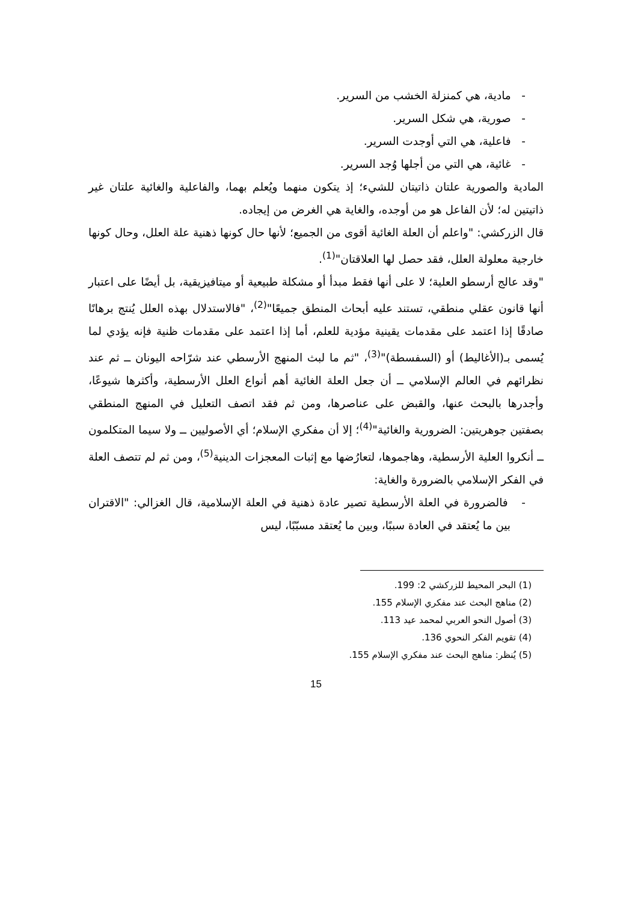- مادية، هي كمنزلة الخشب من السرير.
- صورية، هي شكل السرير.
- فاعلية، هي التي أوجدت السرير.
- غائية، هي التي من أجلها وُجد السرير.
المادية والصورية علتان ذاتيتان للشيء؛ إذ يتكون منهما ويُعلم بهما، والفاعلية والغائية علتان غير ذاتيتين له؛ لأن الفاعل هو من أوجده، والغاية هي الغرض من إيجاده.
قال الزركشي: "واعلم أن العلة الغائية أقوى من الجميع؛ لأنها حال كونها ذهنية علة العلل، وحال كونها خارجية معلولة العلل، فقد حصل لها العلاقتان"<sup>(1)</sup>.
"وقد عالج أرسطو العلية؛ لا على أنها فقط مبدأ أو مشكلة طبيعية أو ميتافيزيقية، بل أيضًا على اعتبار أنها قانون عقلي منطقي، تستند عليه أبحاث المنطق جميعًا"<sup>(2)</sup>، "فالاستدلال بهذه العلل يُنتج برهانًا صادقًا إذا اعتمد على مقدمات يقينية مؤدية للعلم، أما إذا اعتمد على مقدمات ظنية فإنه يؤدي لما يُسمى بـ(الأغاليط) أو (السفسطة)"<sup>(3)</sup>، "ثم ما لبث المنهج الأرسطي عند شرّاحه اليونان ــ ثم عند نظرائهم في العالم الإسلامي ــ أن جعل العلة الغائية أهم أنواع العلل الأرسطية، وأكثرها شيوعًا، وأجدرها بالبحث عنها، والقبض على عناصرها، ومن ثم فقد اتصف التعليل في المنهج المنطقي بصفتين جوهريتين: الضرورية والغائية"<sup>(4)</sup>؛ إلا أن مفكري الإسلام؛ أي الأصوليين ــ ولا سيما المتكلمون ــ أنكروا العلية الأرسطية، وهاجموها، لتعارُضها مع إثبات المعجزات الدينية<sup>(5)</sup>، ومن ثم لم تتصف العلة في الفكر الإسلامي بالضرورة والغاية:
- فالضرورة في العلة الأرسطية تصير عادة ذهنية في العلة الإسلامية، قال الغزالي: "الاقتران بين ما يُعتقد في العادة سببًا، وبين ما يُعتقد مسبّبًا، ليس
(1) البحر المحيط للزركشي 2: 199.
(2) مناهج البحث عند مفكري الإسلام 155.
(3) أصول النحو العربي لمحمد عيد 113.
(4) تقويم الفكر النحوي 136.
(5) يُنظر: مناهج البحث عند مفكري الإسلام 155.
15